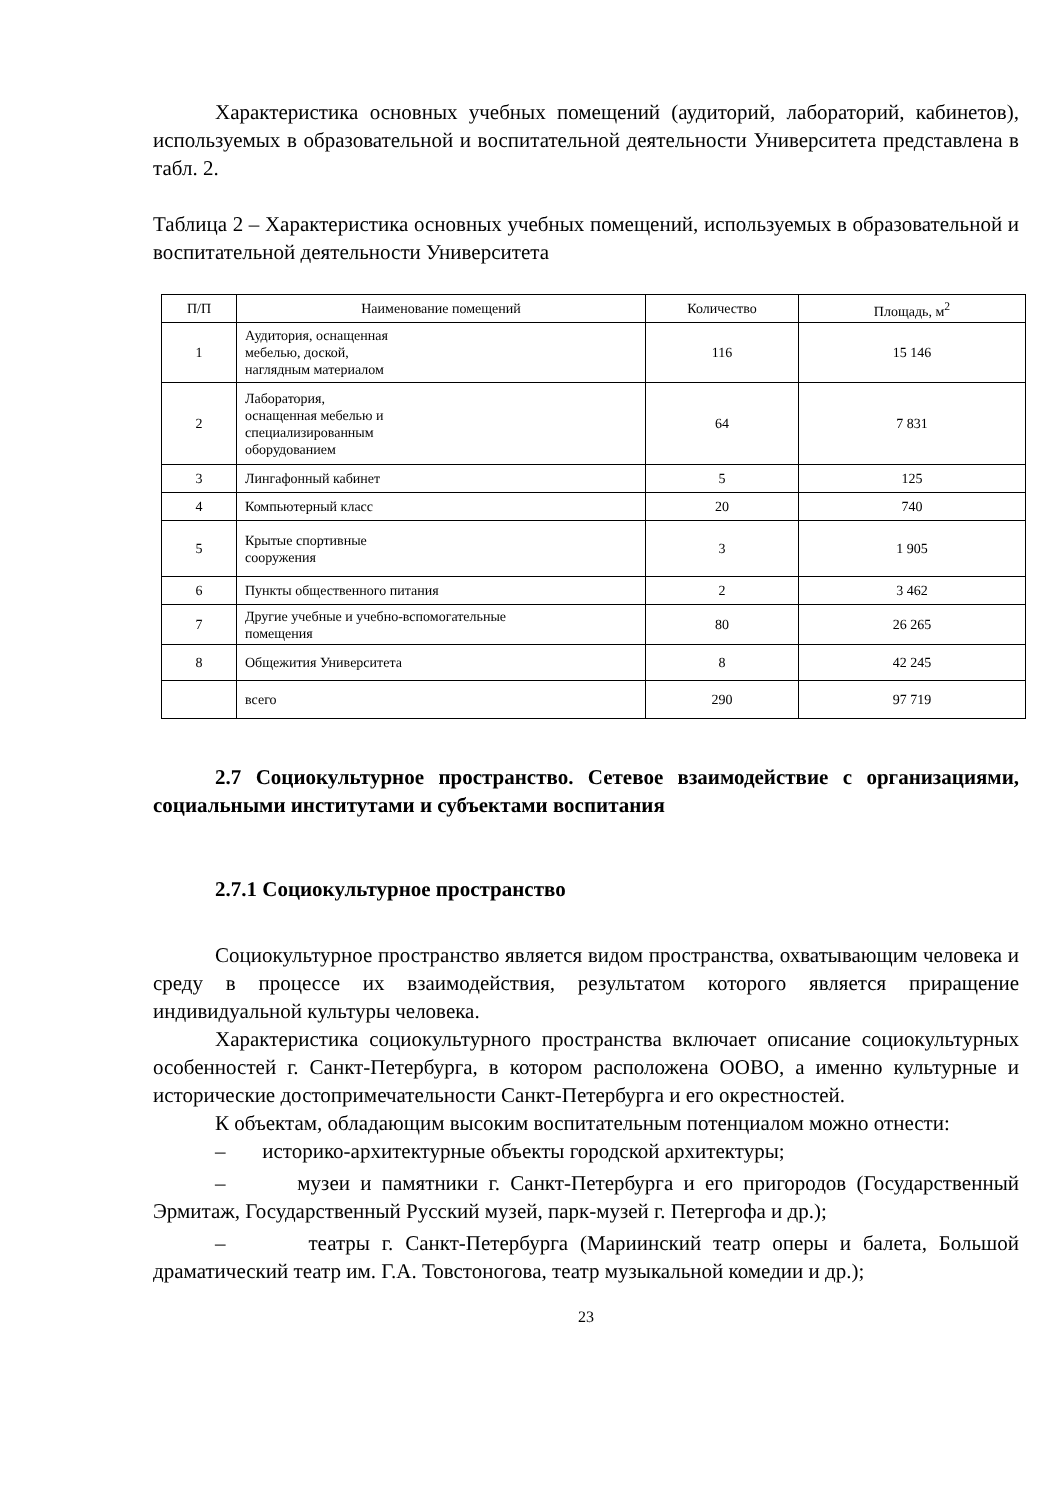Характеристика основных учебных помещений (аудиторий, лабораторий, кабинетов), используемых в образовательной и воспитательной деятельности Университета представлена в табл. 2.
Таблица 2 – Характеристика основных учебных помещений, используемых в образовательной и воспитательной деятельности Университета
| П/П | Наименование помещений | Количество | Площадь, м<sup>2</sup> |
| --- | --- | --- | --- |
| 1 | Аудитория, оснащенная мебелью, доской, наглядным материалом | 116 | 15 146 |
| 2 | Лаборатория, оснащенная мебелью и специализированным оборудованием | 64 | 7 831 |
| 3 | Лингафонный кабинет | 5 | 125 |
| 4 | Компьютерный класс | 20 | 740 |
| 5 | Крытые спортивные сооружения | 3 | 1 905 |
| 6 | Пункты общественного питания | 2 | 3 462 |
| 7 | Другие учебные и учебно-вспомогательные помещения | 80 | 26 265 |
| 8 | Общежития Университета | 8 | 42 245 |
| | всего | 290 | 97 719 |
2.7 Социокультурное пространство. Сетевое взаимодействие с организациями, социальными институтами и субъектами воспитания
2.7.1 Социокультурное пространство
Социокультурное пространство является видом пространства, охватывающим человека и среду в процессе их взаимодействия, результатом которого является приращение индивидуальной культуры человека.
Характеристика социокультурного пространства включает описание социокультурных особенностей г. Санкт-Петербурга, в котором расположена ООВО, а именно культурные и исторические достопримечательности Санкт-Петербурга и его окрестностей.
К объектам, обладающим высоким воспитательным потенциалом можно отнести:
– историко-архитектурные объекты городской архитектуры;
– музеи и памятники г. Санкт-Петербурга и его пригородов (Государственный Эрмитаж, Государственный Русский музей, парк-музей г. Петергофа и др.);
– театры г. Санкт-Петербурга (Мариинский театр оперы и балета, Большой драматический театр им. Г.А. Товстоногова, театр музыкальной комедии и др.);
23